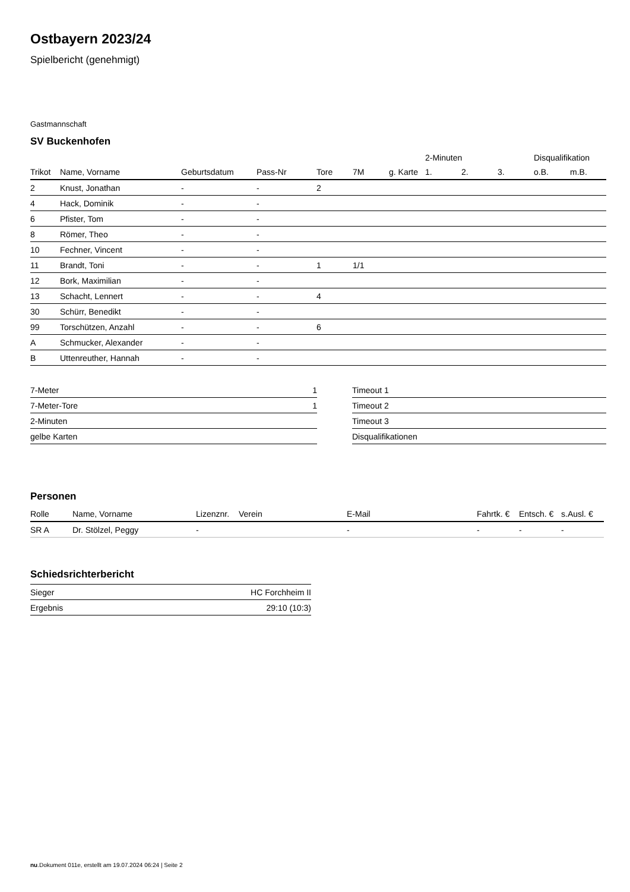Ostbayern 2023/24
Spielbericht (genehmigt)
Gastmannschaft
SV Buckenhofen
| | | | | | | | 2-Minuten | | | Disqualifikation | |
| --- | --- | --- | --- | --- | --- | --- | --- | --- | --- | --- | --- |
| Trikot | Name, Vorname | Geburtsdatum | Pass-Nr | Tore | 7M | g. Karte | 1. | 2. | 3. | o.B. | m.B. |
| 2 | Knust, Jonathan | - | - | 2 | | | | | | | |
| 4 | Hack, Dominik | - | - | | | | | | | | |
| 6 | Pfister, Tom | - | - | | | | | | | | |
| 8 | Römer, Theo | - | - | | | | | | | | |
| 10 | Fechner, Vincent | - | - | | | | | | | | |
| 11 | Brandt, Toni | - | - | 1 | 1/1 | | | | | | |
| 12 | Bork, Maximilian | - | - | | | | | | | | |
| 13 | Schacht, Lennert | - | - | 4 | | | | | | | |
| 30 | Schürr, Benedikt | - | - | | | | | | | | |
| 99 | Torschützen, Anzahl | - | - | 6 | | | | | | | |
| A | Schmucker, Alexander | - | - | | | | | | | | |
| B | Uttenreuther, Hannah | - | - | | | | | | | | |
| 7-Meter | 1 |
| 7-Meter-Tore | 1 |
| 2-Minuten | |
| gelbe Karten | |
| Timeout 1 |
| Timeout 2 |
| Timeout 3 |
| Disqualifikationen |
Personen
| Rolle | Name, Vorname | Lizenznr. | Verein | E-Mail | Fahrtk. € | Entsch. € | s.Ausl. € |
| --- | --- | --- | --- | --- | --- | --- | --- |
| SR A | Dr. Stölzel, Peggy | - | | - | - | - | - |
Schiedsrichterbericht
| Sieger | HC Forchheim II |
| Ergebnis | 29:10 (10:3) |
nu.Dokument 011e, erstellt am 19.07.2024 06:24 | Seite 2